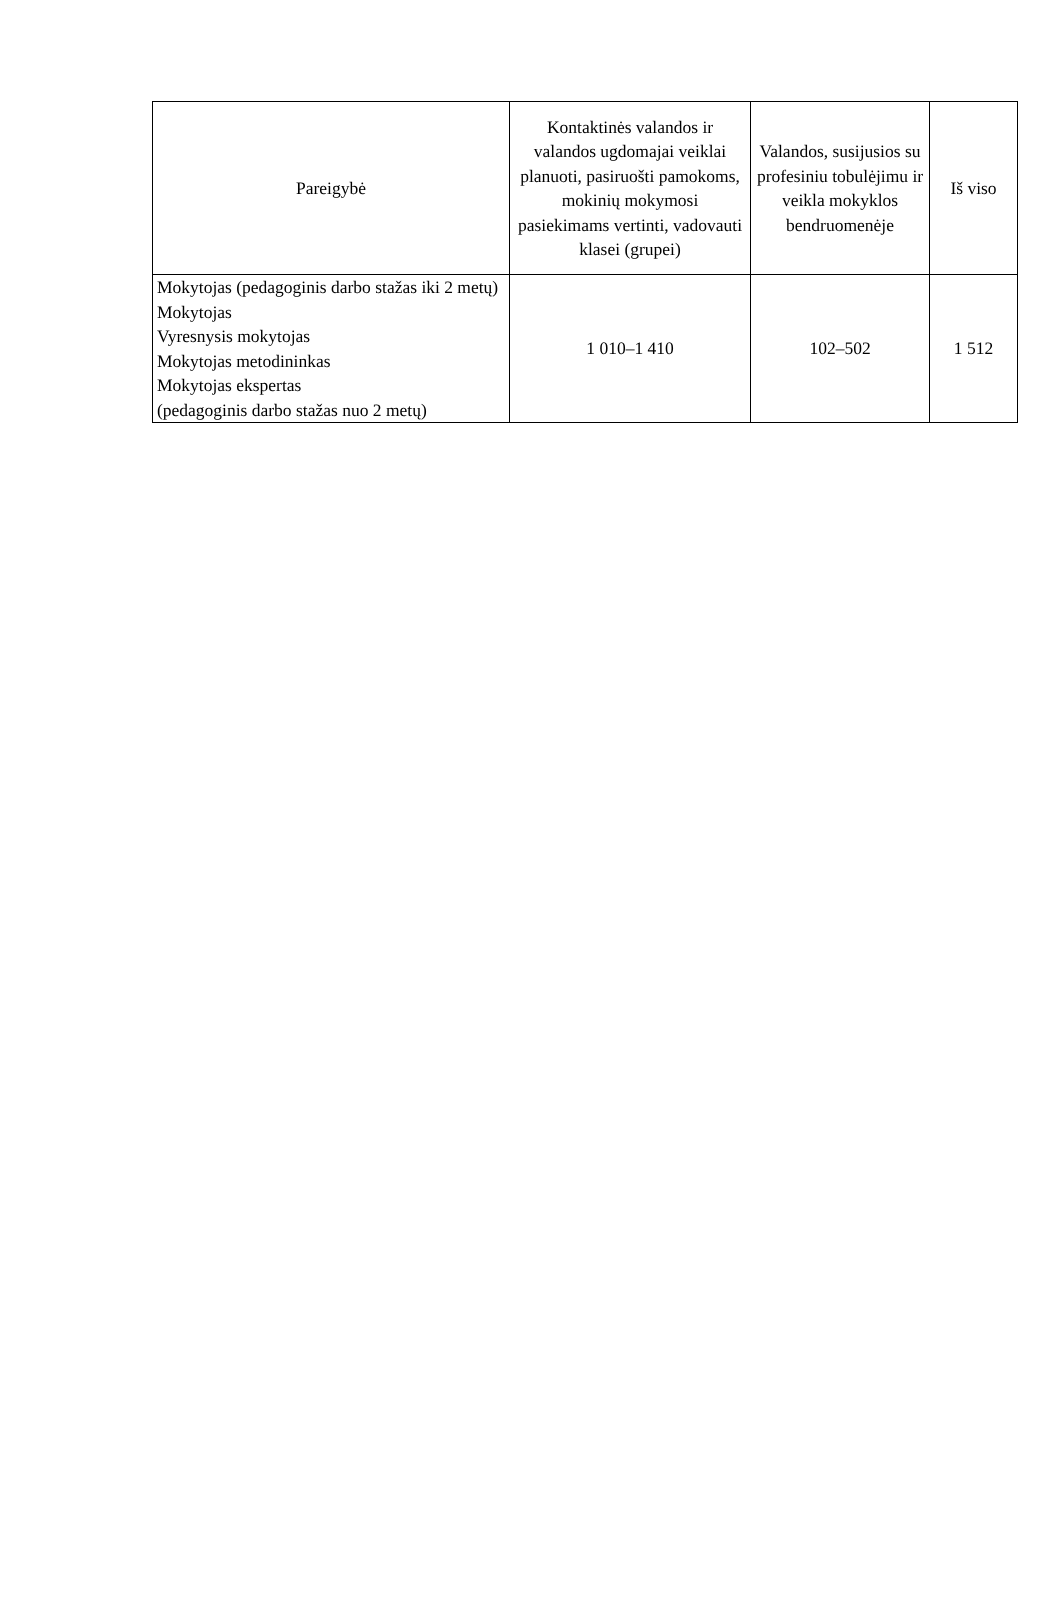| Pareigybė | Kontaktinės valandos ir valandos ugdomajai veiklai planuoti, pasiruošti pamokoms, mokinių mokymosi pasiekimams vertinti, vadovauti klasei (grupei) | Valandos, susijusios su profesiniu tobulėjimu ir veikla mokyklos bendruomenėje | Iš viso |
| --- | --- | --- | --- |
| Mokytojas (pedagoginis darbo stažas iki 2 metų) Mokytojas Vyresnysis mokytojas Mokytojas metodininkas Mokytojas ekspertas (pedagoginis darbo stažas nuo 2 metų) | 1 010–1 410 | 102–502 | 1 512 |